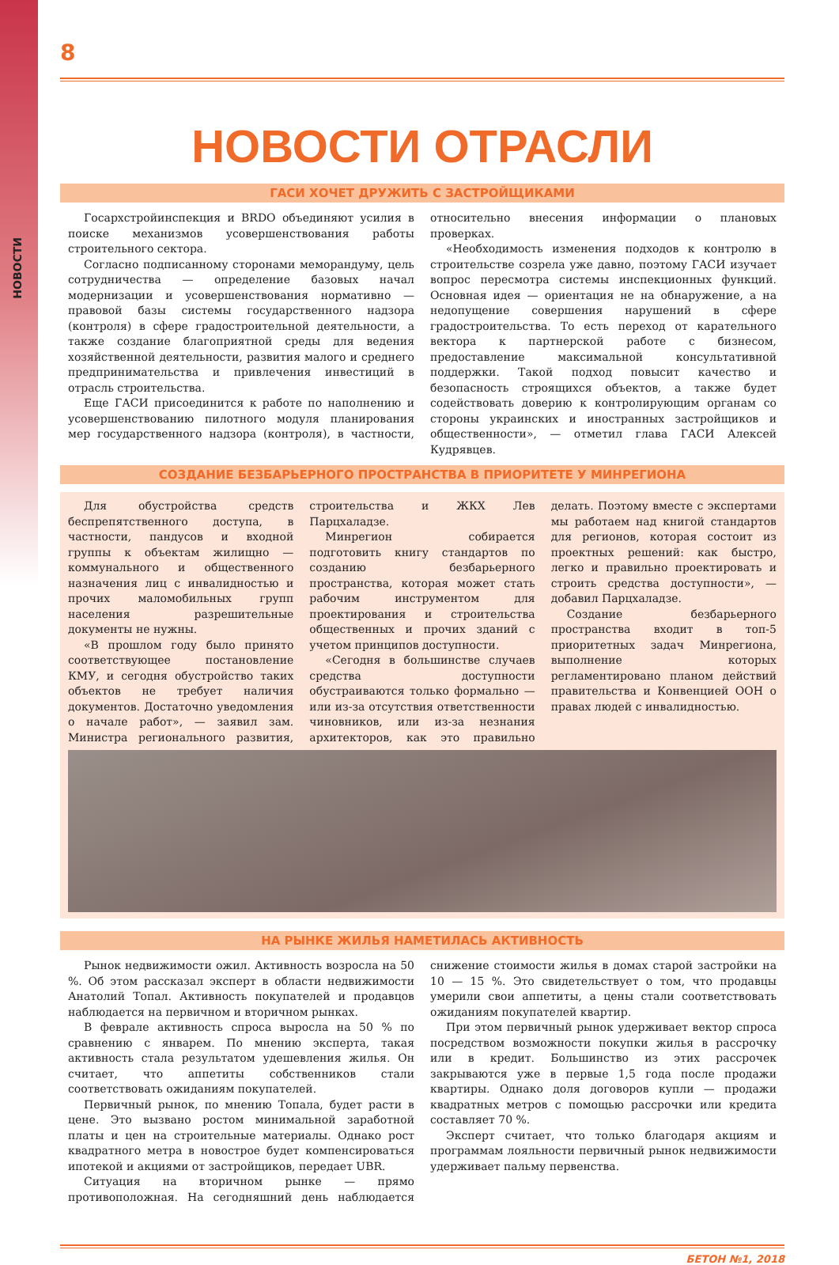НОВОСТИ
8
НОВОСТИ ОТРАСЛИ
ГАСИ ХОЧЕТ ДРУЖИТЬ С ЗАСТРОЙЩИКАМИ
Госархстройинспекция и BRDO объединяют усилия в поиске механизмов усовершенствования работы строительного сектора.
Согласно подписанному сторонами меморандуму, цель сотрудничества — определение базовых начал модернизации и усовершенствования нормативно — правовой базы системы государственного надзора (контроля) в сфере градостроительной деятельности, а также создание благоприятной среды для ведения хозяйственной деятельности, развития малого и среднего предпринимательства и привлечения инвестиций в отрасль строительства.
Еще ГАСИ присоединится к работе по наполнению и усовершенствованию пилотного модуля планирования мер государственного надзора (контроля), в частности, относительно внесения информации о плановых проверках.
«Необходимость изменения подходов к контролю в строительстве созрела уже давно, поэтому ГАСИ изучает вопрос пересмотра системы инспекционных функций. Основная идея — ориентация не на обнаружение, а на недопущение совершения нарушений в сфере градостроительства. То есть переход от карательного вектора к партнерской работе с бизнесом, предоставление максимальной консультативной поддержки. Такой подход повысит качество и безопасность строящихся объектов, а также будет содействовать доверию к контролирующим органам со стороны украинских и иностранных застройщиков и общественности», — отметил глава ГАСИ Алексей Кудрявцев.
СОЗДАНИЕ БЕЗБАРЬЕРНОГО ПРОСТРАНСТВА В ПРИОРИТЕТЕ У МИНРЕГИОНА
Для обустройства средств беспрепятственного доступа, в частности, пандусов и входной группы к объектам жилищно — коммунального и общественного назначения лиц с инвалидностью и прочих маломобильных групп населения разрешительные документы не нужны.
«В прошлом году было принято соответствующее постановление КМУ, и сегодня обустройство таких объектов не требует наличия документов. Достаточно уведомления о начале работ», — заявил зам. Министра регионального развития, строительства и ЖКХ Лев Парцхаладзе.
Минрегион собирается подготовить книгу стандартов по созданию безбарьерного пространства, которая может стать рабочим инструментом для проектирования и строительства общественных и прочих зданий с учетом принципов доступности.
«Сегодня в большинстве случаев средства доступности обустраиваются только формально — или из-за отсутствия ответственности чиновников, или из-за незнания архитекторов, как это правильно делать. Поэтому вместе с экспертами мы работаем над книгой стандартов для регионов, которая состоит из проектных решений: как быстро, легко и правильно проектировать и строить средства доступности», — добавил Парцхаладзе.
Создание безбарьерного пространства входит в топ-5 приоритетных задач Минрегиона, выполнение которых регламентировано планом действий правительства и Конвенцией ООН о правах людей с инвалидностью.
НА РЫНКЕ ЖИЛЬЯ НАМЕТИЛАСЬ АКТИВНОСТЬ
Рынок недвижимости ожил. Активность возросла на 50 %. Об этом рассказал эксперт в области недвижимости Анатолий Топал. Активность покупателей и продавцов наблюдается на первичном и вторичном рынках.
В феврале активность спроса выросла на 50 % по сравнению с январем. По мнению эксперта, такая активность стала результатом удешевления жилья. Он считает, что аппетиты собственников стали соответствовать ожиданиям покупателей.
Первичный рынок, по мнению Топала, будет расти в цене. Это вызвано ростом минимальной заработной платы и цен на строительные материалы. Однако рост квадратного метра в новострое будет компенсироваться ипотекой и акциями от застройщиков, передает UBR.
Ситуация на вторичном рынке — прямо противоположная. На сегодняшний день наблюдается снижение стоимости жилья в домах старой застройки на 10 — 15 %. Это свидетельствует о том, что продавцы умерили свои аппетиты, а цены стали соответствовать ожиданиям покупателей квартир.
При этом первичный рынок удерживает вектор спроса посредством возможности покупки жилья в рассрочку или в кредит. Большинство из этих рассрочек закрываются уже в первые 1,5 года после продажи квартиры. Однако доля договоров купли — продажи квадратных метров с помощью рассрочки или кредита составляет 70 %.
Эксперт считает, что только благодаря акциям и программам лояльности первичный рынок недвижимости удерживает пальму первенства.
БЕТОН №1, 2018